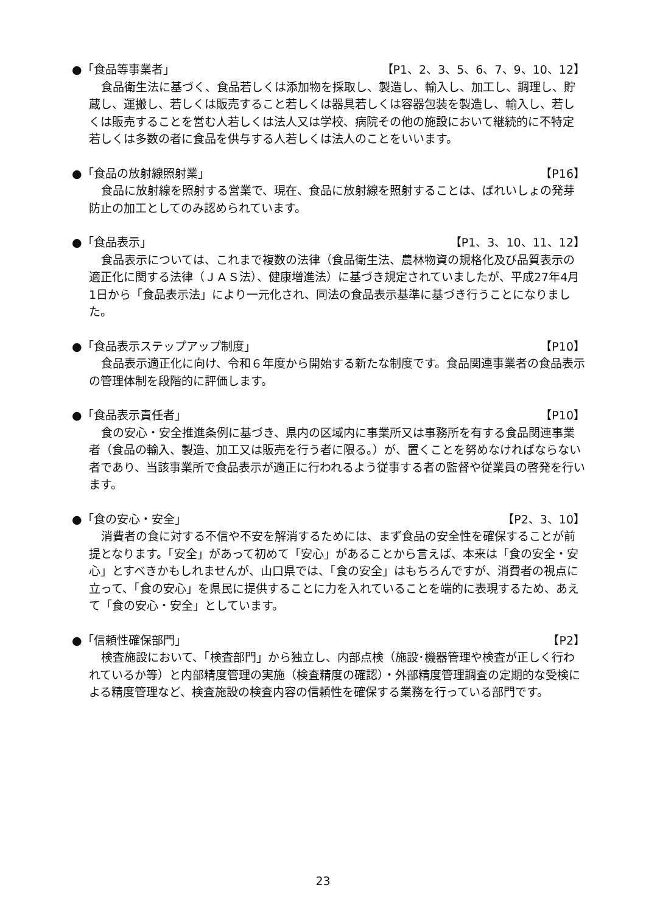●「食品等事業者」 【P1、2、3、5、6、7、9、10、12】
食品衛生法に基づく、食品若しくは添加物を採取し、製造し、輸入し、加工し、調理し、貯蔵し、運搬し、若しくは販売すること若しくは器具若しくは容器包装を製造し、輸入し、若しくは販売することを営む人若しくは法人又は学校、病院その他の施設において継続的に不特定若しくは多数の者に食品を供与する人若しくは法人のことをいいます。
●「食品の放射線照射業」 【P16】
食品に放射線を照射する営業で、現在、食品に放射線を照射することは、ばれいしょの発芽防止の加工としてのみ認められています。
●「食品表示」 【P1、3、10、11、12】
食品表示については、これまで複数の法律（食品衛生法、農林物資の規格化及び品質表示の適正化に関する法律（ＪＡＳ法）、健康増進法）に基づき規定されていましたが、平成27年4月1日から「食品表示法」により一元化され、同法の食品表示基準に基づき行うことになりました。
●「食品表示ステップアップ制度」 【P10】
食品表示適正化に向け、令和６年度から開始する新たな制度です。食品関連事業者の食品表示の管理体制を段階的に評価します。
●「食品表示責任者」 【P10】
食の安心・安全推進条例に基づき、県内の区域内に事業所又は事務所を有する食品関連事業者（食品の輸入、製造、加工又は販売を行う者に限る。）が、置くことを努めなければならない者であり、当該事業所で食品表示が適正に行われるよう従事する者の監督や従業員の啓発を行います。
●「食の安心・安全」 【P2、3、10】
消費者の食に対する不信や不安を解消するためには、まず食品の安全性を確保することが前提となります。「安全」があって初めて「安心」があることから言えば、本来は「食の安全・安心」とすべきかもしれませんが、山口県では、「食の安全」はもちろんですが、消費者の視点に立って、「食の安心」を県民に提供することに力を入れていることを端的に表現するため、あえて「食の安心・安全」としています。
●「信頼性確保部門」 【P2】
検査施設において、「検査部門」から独立し、内部点検（施設･機器管理や検査が正しく行われているか等）と内部精度管理の実施（検査精度の確認）・外部精度管理調査の定期的な受検による精度管理など、検査施設の検査内容の信頼性を確保する業務を行っている部門です。
23